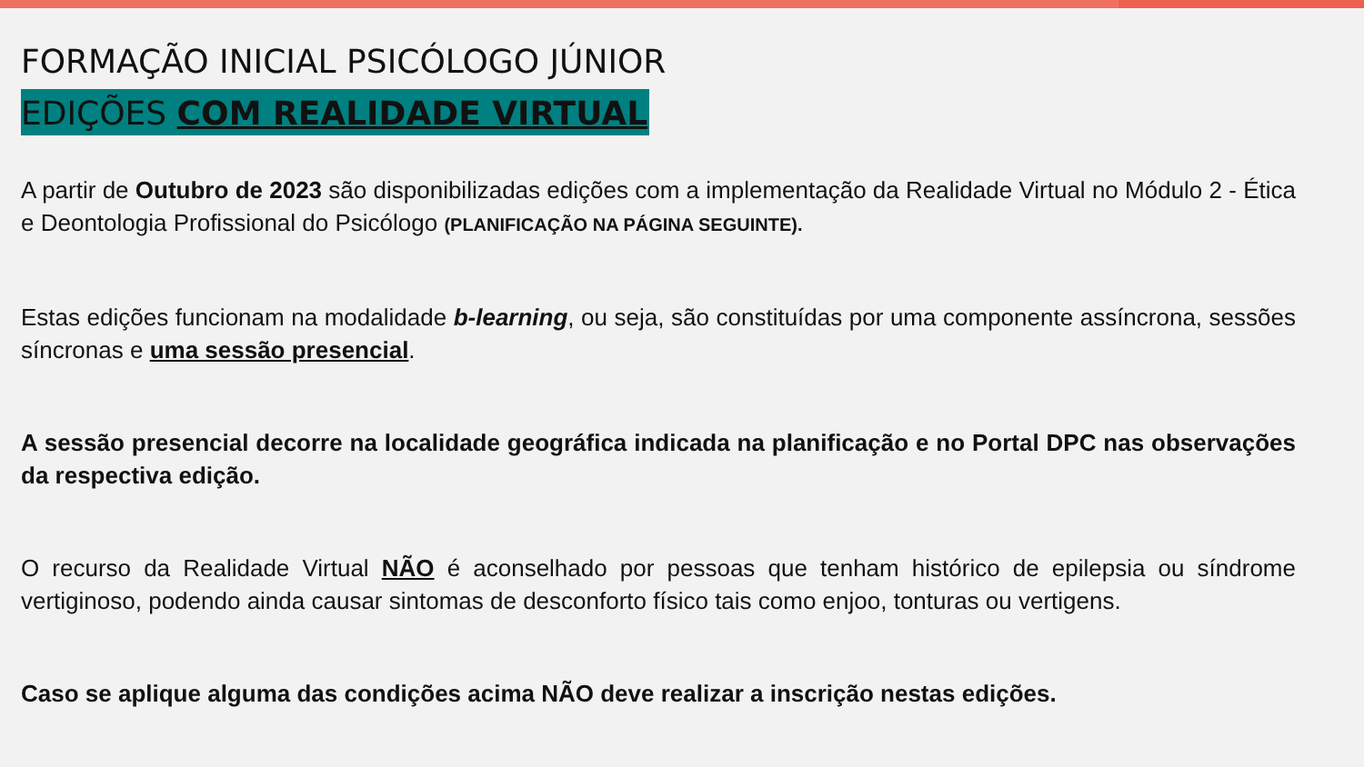FORMAÇÃO INICIAL PSICÓLOGO JÚNIOR
EDIÇÕES COM REALIDADE VIRTUAL
A partir de Outubro de 2023 são disponibilizadas edições com a implementação da Realidade Virtual no Módulo 2 - Ética e Deontologia Profissional do Psicólogo (PLANIFICAÇÃO NA PÁGINA SEGUINTE).
Estas edições funcionam na modalidade b-learning, ou seja, são constituídas por uma componente assíncrona, sessões síncronas e uma sessão presencial.
A sessão presencial decorre na localidade geográfica indicada na planificação e no Portal DPC nas observações da respectiva edição.
O recurso da Realidade Virtual NÃO é aconselhado por pessoas que tenham histórico de epilepsia ou síndrome vertiginoso, podendo ainda causar sintomas de desconforto físico tais como enjoo, tonturas ou vertigens.
Caso se aplique alguma das condições acima NÃO deve realizar a inscrição nestas edições.